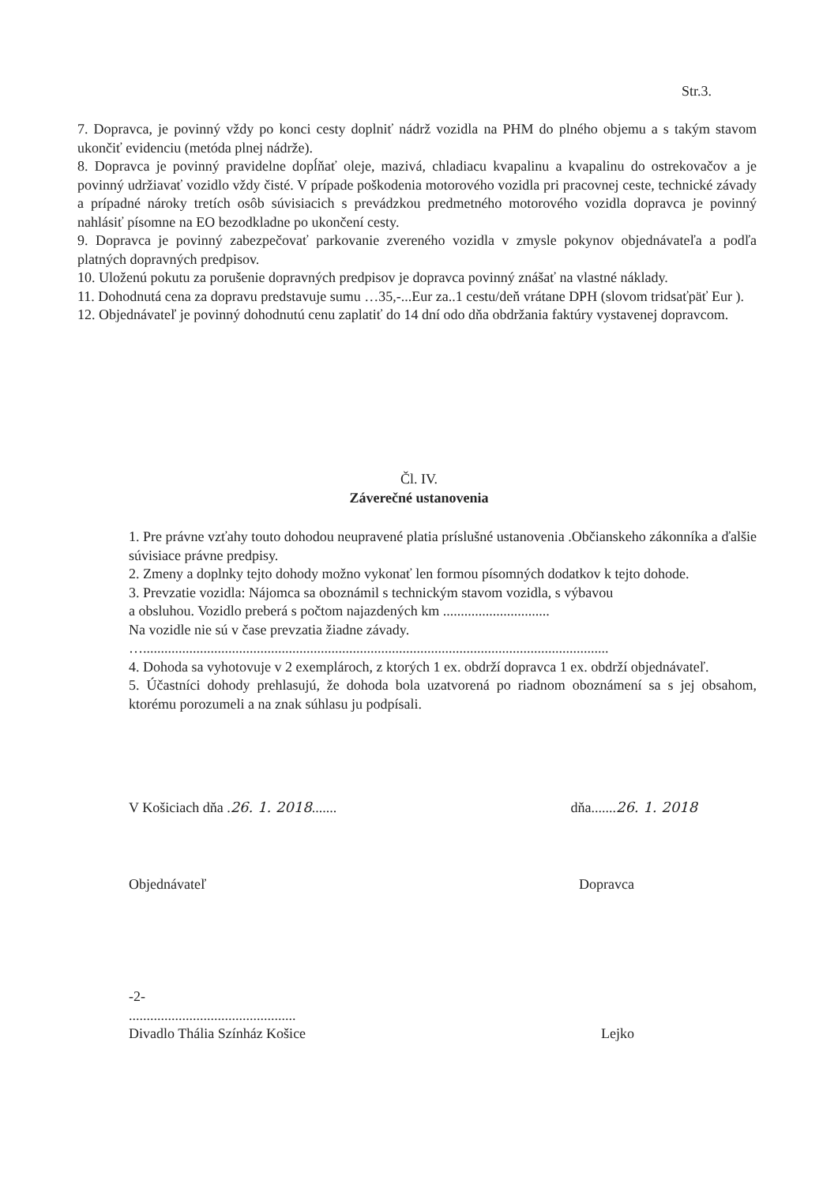Str.3.
7. Dopravca, je povinný vždy po konci cesty doplniť nádrž vozidla na PHM do plného objemu a s takým stavom ukončiť evidenciu (metóda plnej nádrže).
8. Dopravca je povinný pravidelne dopĺňať oleje, mazivá, chladiacu kvapalinu a kvapalinu do ostrekovačov a je povinný udržiavať vozidlo vždy čisté. V prípade poškodenia motorového vozidla pri pracovnej ceste, technické závady a prípadné nároky tretích osôb súvisiacich s prevádzkou predmetného motorového vozidla dopravca je povinný nahlásiť písomne na EO bezodkladne po ukončení cesty.
9. Dopravca je povinný zabezpečovať parkovanie zvereného vozidla v zmysle pokynov objednávateľa a podľa platných dopravných predpisov.
10. Uloženú pokutu za porušenie dopravných predpisov je dopravca povinný znášať na vlastné náklady.
11. Dohodnutá cena za dopravu predstavuje sumu …35,-...Eur za..1 cestu/deň vrátane DPH (slovom tridsaťpäť Eur ).
12. Objednávateľ je povinný dohodnutú cenu zaplatiť do 14 dní odo dňa obdržania faktúry vystavenej dopravcom.
Čl. IV.
Záverečné ustanovenia
1. Pre právne vzťahy touto dohodou neupravené platia príslušné ustanovenia .Občianskeho zákonníka a ďalšie súvisiace právne predpisy.
2. Zmeny a doplnky tejto dohody možno vykonať len formou písomných dodatkov k tejto dohode.
3. Prevzatie vozidla: Nájomca sa oboznámil s technickým stavom vozidla, s výbavou
a obsluhou. Vozidlo preberá s počtom najazdených km ..............................
Na vozidle nie sú v čase prevzatia žiadne závady.
…...................................................................................................................................
4. Dohoda sa vyhotovuje v 2 exemplároch, z ktorých 1 ex. obdrží dopravca 1 ex. obdrží objednávateľ.
5. Účastníci dohody prehlasujú, že dohoda bola uzatvorená po riadnom oboznámení sa s jej obsahom, ktorému porozumeli a na znak súhlasu ju podpísali.
V Košiciach dňa .26. 1. 2018.......
dňa.......26. 1. 2018
Objednávateľ Dopravca
-2-
...............................................
Divadlo Thália Színház Košice
Lejko